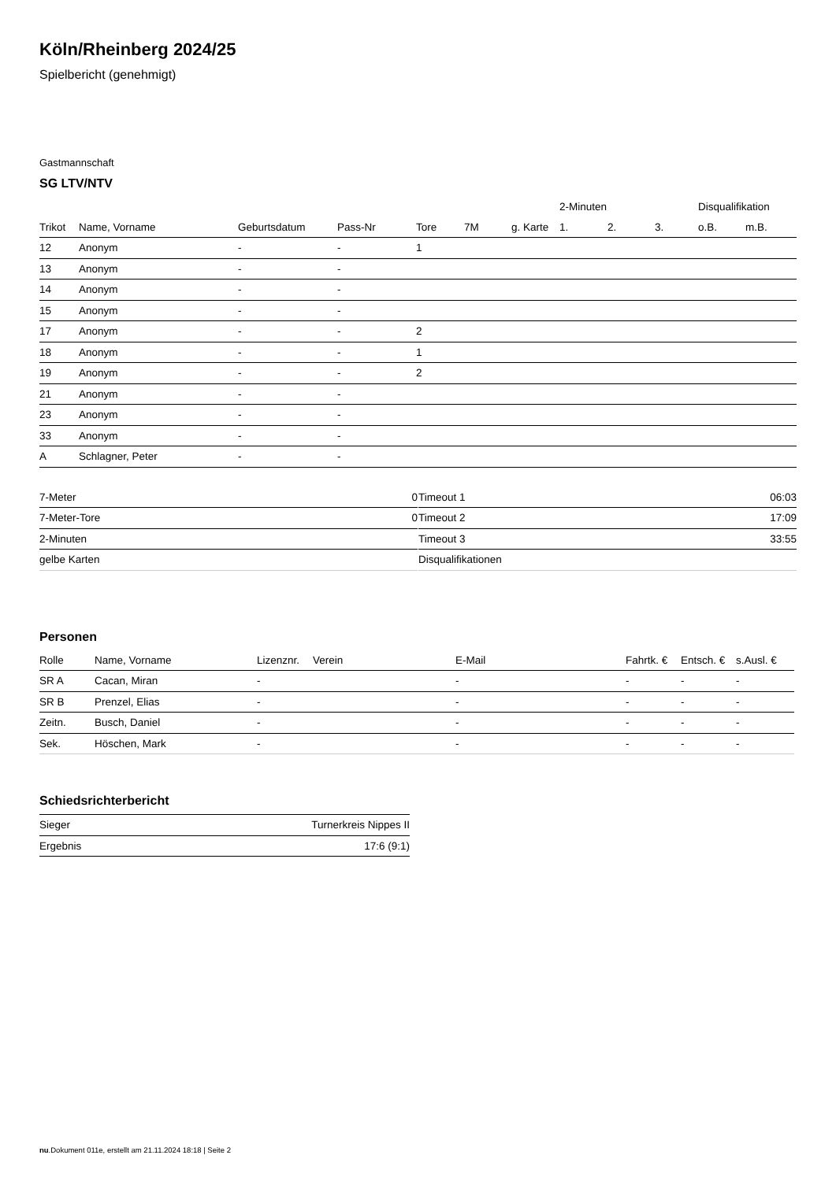Köln/Rheinberg 2024/25
Spielbericht (genehmigt)
Gastmannschaft
SG LTV/NTV
| | | | | | | | 2-Minuten | | | Disqualifikation | |
| --- | --- | --- | --- | --- | --- | --- | --- | --- | --- | --- | --- |
| Trikot | Name, Vorname | Geburtsdatum | Pass-Nr | Tore | 7M | g. Karte | 1. | 2. | 3. | o.B. | m.B. |
| 12 | Anonym | - | - | 1 | | | | | | | |
| 13 | Anonym | - | - | | | | | | | | |
| 14 | Anonym | - | - | | | | | | | | |
| 15 | Anonym | - | - | | | | | | | | |
| 17 | Anonym | - | - | 2 | | | | | | | |
| 18 | Anonym | - | - | 1 | | | | | | | |
| 19 | Anonym | - | - | 2 | | | | | | | |
| 21 | Anonym | - | - | | | | | | | | |
| 23 | Anonym | - | - | | | | | | | | |
| 33 | Anonym | - | - | | | | | | | | |
| A | Schlagner, Peter | - | - | | | | | | | | |
| 7-Meter | 0 |
| 7-Meter-Tore | 0 |
| 2-Minuten | |
| gelbe Karten | |
| Timeout 1 | 06:03 |
| Timeout 2 | 17:09 |
| Timeout 3 | 33:55 |
| Disqualifikationen | |
Personen
| Rolle | Name, Vorname | Lizenznr. | Verein | E-Mail | Fahrtk. € | Entsch. € | s.Ausl. € |
| --- | --- | --- | --- | --- | --- | --- | --- |
| SR A | Cacan, Miran | - | | - | - | - | - |
| SR B | Prenzel, Elias | - | | - | - | - | - |
| Zeitn. | Busch, Daniel | - | | - | - | - | - |
| Sek. | Höschen, Mark | - | | - | - | - | - |
Schiedsrichterbericht
| Sieger | Turnerkreis Nippes II |
| Ergebnis | 17:6 (9:1) |
nu.Dokument 011e, erstellt am 21.11.2024 18:18 | Seite 2